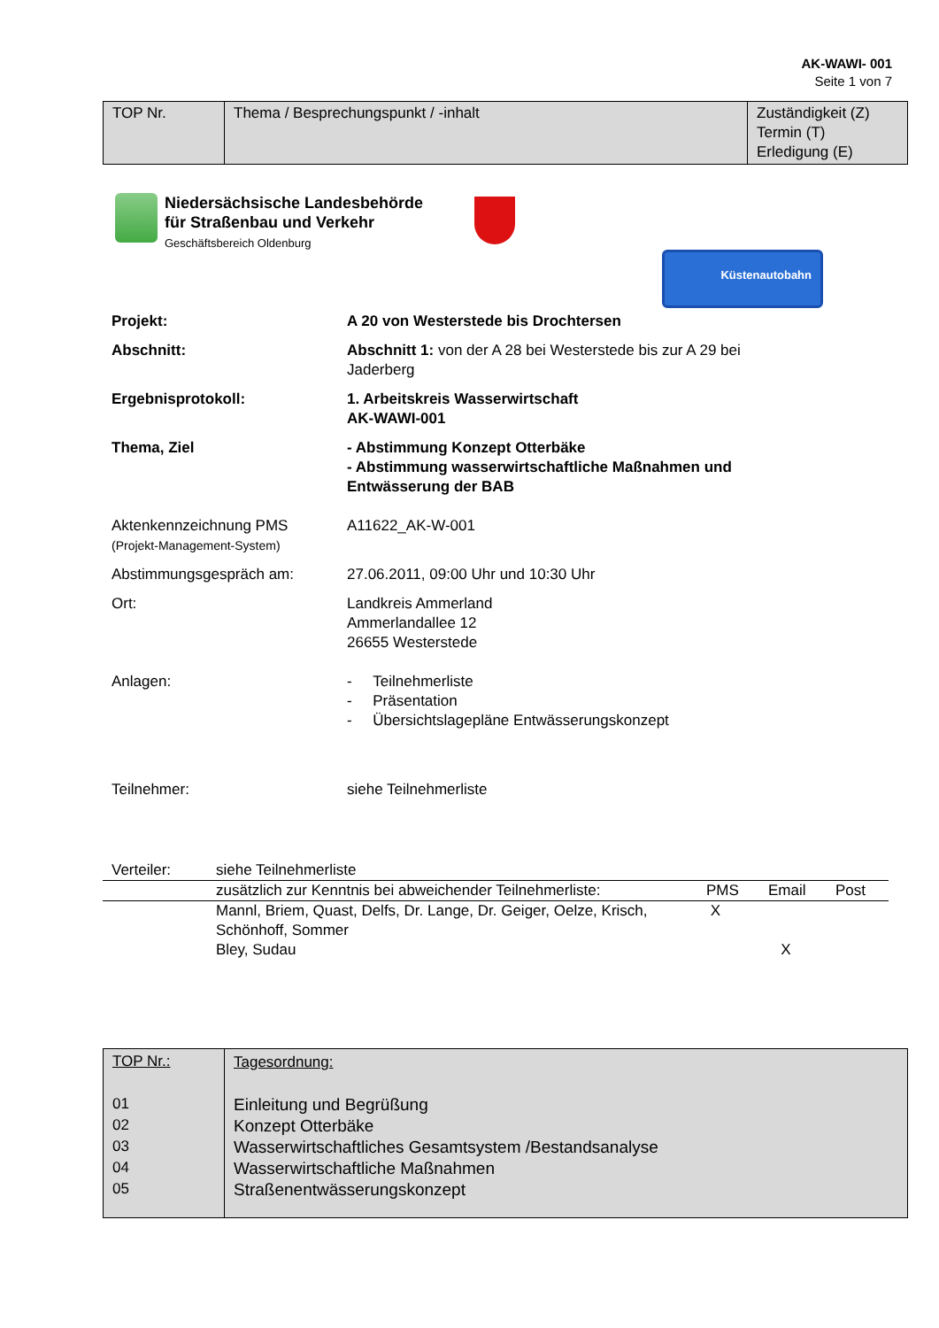AK-WAWI- 001
Seite 1 von 7
| TOP Nr. | Thema / Besprechungspunkt / -inhalt | Zuständigkeit (Z) Termin (T) Erledigung (E) |
Niedersächsische Landesbehörde
für Straßenbau und Verkehr
Geschäftsbereich Oldenburg
Küstenautobahn
Projekt: A 20 von Westerstede bis Drochtersen
Abschnitt: Abschnitt 1: von der A 28 bei Westerstede bis zur A 29 bei Jaderberg
Ergebnisprotokoll: 1. Arbeitskreis Wasserwirtschaft
AK-WAWI-001
Thema, Ziel - Abstimmung Konzept Otterbäke
- Abstimmung wasserwirtschaftliche Maßnahmen und Entwässerung der BAB
Aktenkennzeichnung PMS
(Projekt-Management-System)
A11622_AK-W-001
Abstimmungsgespräch am: 27.06.2011, 09:00 Uhr und 10:30 Uhr
Ort: Landkreis Ammerland
Ammerlandallee 12
26655 Westerstede
Anlagen: - Teilnehmerliste
- Präsentation
- Übersichtslagepläne Entwässerungskonzept
Teilnehmer: siehe Teilnehmerliste
| Verteiler: | siehe Teilnehmerliste | | | |
| | zusätzlich zur Kenntnis bei abweichender Teilnehmerliste: | PMS | Email | Post |
| | Mannl, Briem, Quast, Delfs, Dr. Lange, Dr. Geiger, Oelze, Krisch, Schönhoff, Sommer | X | | |
| | Bley, Sudau | | X | |
| TOP Nr.: 01 02 03 04 05 | Tagesordnung: Einleitung und Begrüßung Konzept Otterbäke Wasserwirtschaftliches Gesamtsystem /Bestandsanalyse Wasserwirtschaftliche Maßnahmen Straßenentwässerungskonzept |